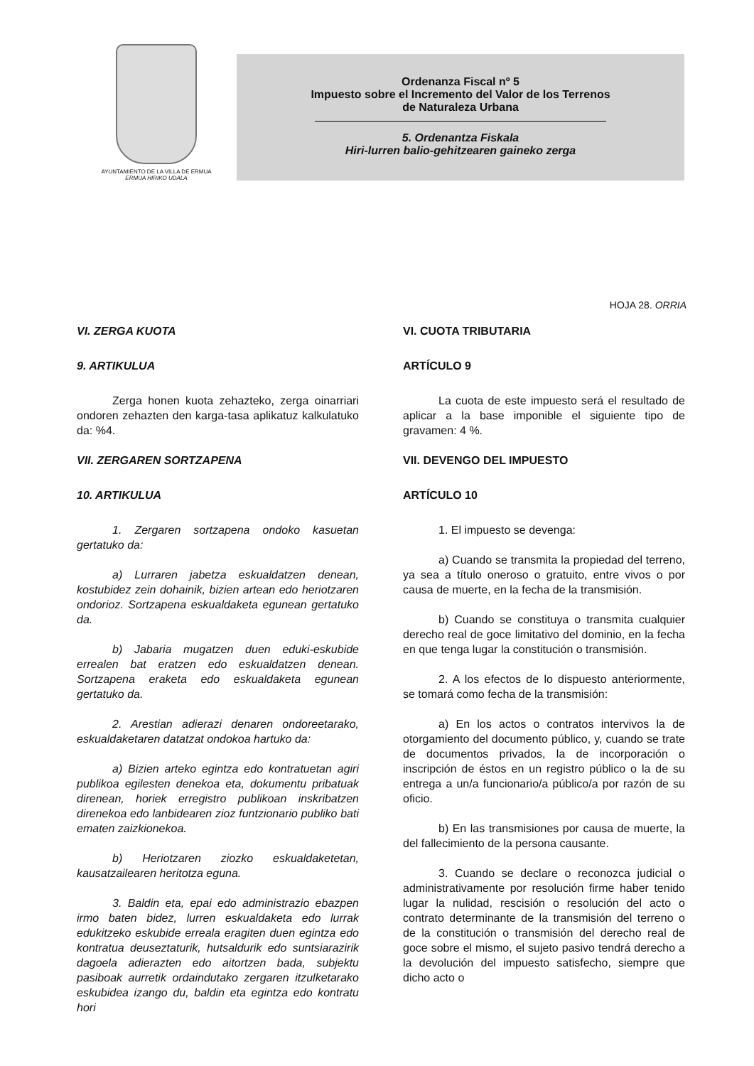AYUNTAMIENTO DE LA VILLA DE ERMUA
ERMUA HIRIKO UDALA
Ordenanza Fiscal nº 5
Impuesto sobre el Incremento del Valor de los Terrenos
de Naturaleza Urbana
5. Ordenantza Fiskala
Hiri-lurren balio-gehitzearen gaineko zerga
HOJA 28. ORRIA
VI. ZERGA KUOTA
9. ARTIKULUA
Zerga honen kuota zehazteko, zerga oinarriari ondoren zehazten den karga-tasa aplikatuz kalkulatuko da: %4.
VII. ZERGAREN SORTZAPENA
10. ARTIKULUA
1. Zergaren sortzapena ondoko kasuetan gertatuko da:
a) Lurraren jabetza eskualdatzen denean, kostubidez zein dohainik, bizien artean edo heriotzaren ondorioz. Sortzapena eskualdaketa egunean gertatuko da.
b) Jabaria mugatzen duen eduki-eskubide errealen bat eratzen edo eskualdatzen denean. Sortzapena eraketa edo eskualdaketa egunean gertatuko da.
2. Arestian adierazi denaren ondoreetarako, eskualdaketaren datatzat ondokoa hartuko da:
a) Bizien arteko egintza edo kontratuetan agiri publikoa egilesten denekoa eta, dokumentu pribatuak direnean, horiek erregistro publikoan inskribatzen direnekoa edo lanbidearen zioz funtzionario publiko bati ematen zaizkionekoa.
b) Heriotzaren ziozko eskualdaketetan, kausatzailearen heritotza eguna.
3. Baldin eta, epai edo administrazio ebazpen irmo baten bidez, lurren eskualdaketa edo lurrak edukitzeko eskubide erreala eragiten duen egintza edo kontratua deuseztaturik, hutsaldurik edo suntsiarazirik dagoela adierazten edo aitortzen bada, subjektu pasiboak aurretik ordaindutako zergaren itzulketarako eskubidea izango du, baldin eta egintza edo kontratu hori
VI. CUOTA TRIBUTARIA
ARTÍCULO 9
La cuota de este impuesto será el resultado de aplicar a la base imponible el siguiente tipo de gravamen: 4 %.
VII. DEVENGO DEL IMPUESTO
ARTÍCULO 10
1. El impuesto se devenga:
a) Cuando se transmita la propiedad del terreno, ya sea a título oneroso o gratuito, entre vivos o por causa de muerte, en la fecha de la transmisión.
b) Cuando se constituya o transmita cualquier derecho real de goce limitativo del dominio, en la fecha en que tenga lugar la constitución o transmisión.
2. A los efectos de lo dispuesto anteriormente, se tomará como fecha de la transmisión:
a) En los actos o contratos intervivos la de otorgamiento del documento público, y, cuando se trate de documentos privados, la de incorporación o inscripción de éstos en un registro público o la de su entrega a un/a funcionario/a público/a por razón de su oficio.
b) En las transmisiones por causa de muerte, la del fallecimiento de la persona causante.
3. Cuando se declare o reconozca judicial o administrativamente por resolución firme haber tenido lugar la nulidad, rescisión o resolución del acto o contrato determinante de la transmisión del terreno o de la constitución o transmisión del derecho real de goce sobre el mismo, el sujeto pasivo tendrá derecho a la devolución del impuesto satisfecho, siempre que dicho acto o